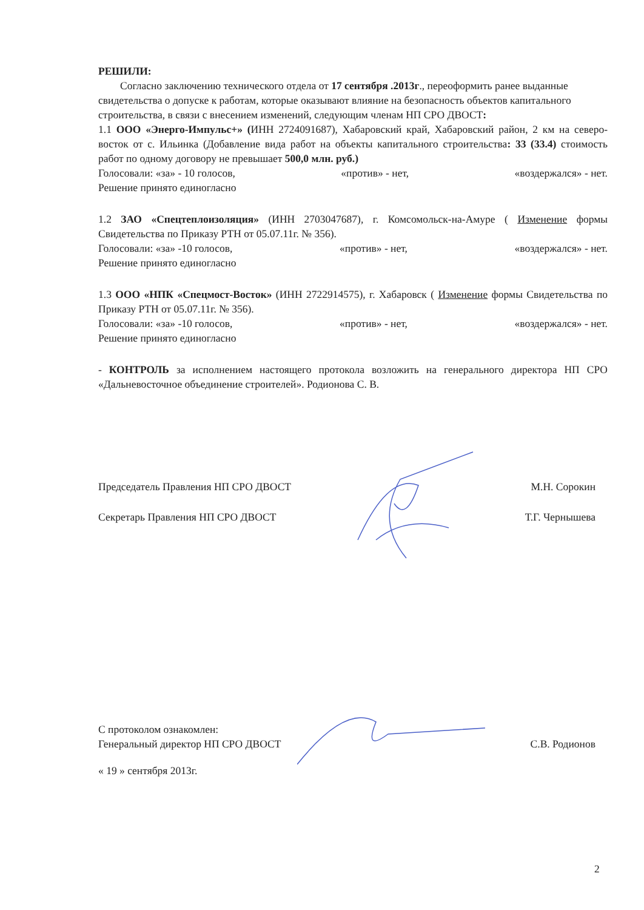РЕШИЛИ:
Согласно заключению технического отдела от 17 сентября .2013г., переоформить ранее выданные свидетельства о допуске к работам, которые оказывают влияние на безопасность объектов капитального строительства, в связи с внесением изменений, следующим членам НП СРО ДВОСТ:
1.1 ООО «Энерго-Импульс+» (ИНН 2724091687), Хабаровский край, Хабаровский район, 2 км на северо-восток от с. Ильинка (Добавление вида работ на объекты капитального строительства: 33 (33.4) стоимость работ по одному договору не превышает 500,0 млн. руб.)
Голосовали: «за» - 10 голосов, «против» - нет, «воздержался» - нет.
Решение принято единогласно
1.2 ЗАО «Спецтеплоизоляция» (ИНН 2703047687), г. Комсомольск-на-Амуре ( Изменение формы Свидетельства по Приказу РТН от 05.07.11г. № 356).
Голосовали: «за» -10 голосов, «против» - нет, «воздержался» - нет.
Решение принято единогласно
1.3 ООО «НПК «Спецмост-Восток» (ИНН 2722914575), г. Хабаровск ( Изменение формы Свидетельства по Приказу РТН от 05.07.11г. № 356).
Голосовали: «за» -10 голосов, «против» - нет, «воздержался» - нет.
Решение принято единогласно
- КОНТРОЛЬ за исполнением настоящего протокола возложить на генерального директора НП СРО «Дальневосточное объединение строителей». Родионова С. В.
Председатель Правления НП СРО ДВОСТ М.Н. Сорокин
Секретарь Правления НП СРО ДВОСТ Т.Г. Чернышева
С протоколом ознакомлен:
Генеральный директор НП СРО ДВОСТ С.В. Родионов
« 19 » сентября 2013г.
2